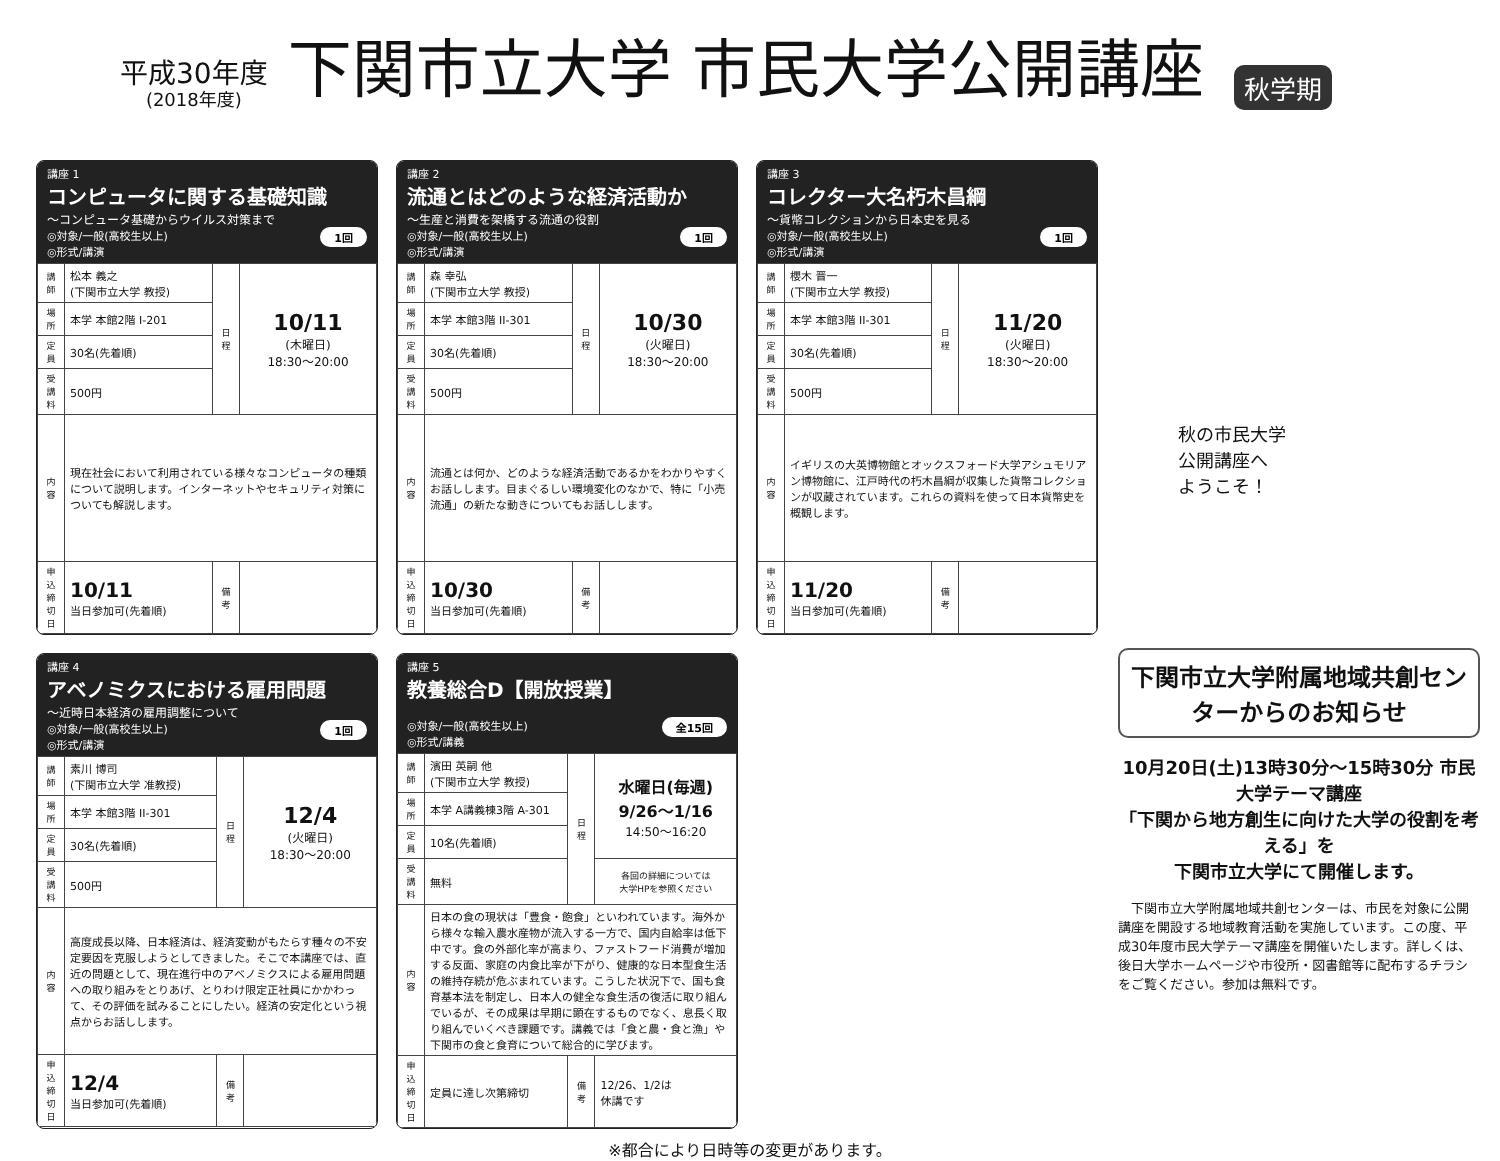平成30年度
(2018年度)
下関市立大学 市民大学公開講座
秋学期
講座 1
コンピュータに関する基礎知識
～コンピュータ基礎からウイルス対策まで
1回 ◎対象/一般(高校生以上)
◎形式/講演
| 講師 | 松本 義之 (下関市立大学 教授) | 日程 | 10/11 (木曜日) 18:30～20:00 |
| 場所 | 本学 本館2階 I-201 | | |
| 定員 | 30名(先着順) | | |
| 受講料 | 500円 | | |
| 内容 | 現在社会において利用されている様々なコンピュータの種類について説明します。インターネットやセキュリティ対策についても解説します。 | | |
| 申込締切日 | 10/11 当日参加可(先着順) | 備考 | |
講座 2
流通とはどのような経済活動か
～生産と消費を架橋する流通の役割
1回 ◎対象/一般(高校生以上)
◎形式/講演
| 講師 | 森 幸弘 (下関市立大学 教授) | 日程 | 10/30 (火曜日) 18:30～20:00 |
| 場所 | 本学 本館3階 II-301 | | |
| 定員 | 30名(先着順) | | |
| 受講料 | 500円 | | |
| 内容 | 流通とは何か、どのような経済活動であるかをわかりやすくお話しします。目まぐるしい環境変化のなかで、特に「小売流通」の新たな動きについてもお話しします。 | | |
| 申込締切日 | 10/30 当日参加可(先着順) | 備考 | |
講座 3
コレクター大名朽木昌綱
～貨幣コレクションから日本史を見る
1回 ◎対象/一般(高校生以上)
◎形式/講演
| 講師 | 櫻木 晋一 (下関市立大学 教授) | 日程 | 11/20 (火曜日) 18:30～20:00 |
| 場所 | 本学 本館3階 II-301 | | |
| 定員 | 30名(先着順) | | |
| 受講料 | 500円 | | |
| 内容 | イギリスの大英博物館とオックスフォード大学アシュモリアン博物館に、江戸時代の朽木昌綱が収集した貨幣コレクションが収蔵されています。これらの資料を使って日本貨幣史を概観します。 | | |
| 申込締切日 | 11/20 当日参加可(先着順) | 備考 | |
講座 4
アベノミクスにおける雇用問題
～近時日本経済の雇用調整について
1回 ◎対象/一般(高校生以上)
◎形式/講演
| 講師 | 素川 博司 (下関市立大学 准教授) | 日程 | 12/4 (火曜日) 18:30～20:00 |
| 場所 | 本学 本館3階 II-301 | | |
| 定員 | 30名(先着順) | | |
| 受講料 | 500円 | | |
| 内容 | 高度成長以降、日本経済は、経済変動がもたらす種々の不安定要因を克服しようとしてきました。そこで本講座では、直近の問題として、現在進行中のアベノミクスによる雇用問題への取り組みをとりあげ、とりわけ限定正社員にかかわって、その評価を試みることにしたい。経済の安定化という視点からお話しします。 | | |
| 申込締切日 | 12/4 当日参加可(先着順) | 備考 | |
講座 5
教養総合D【開放授業】
全15回 ◎対象/一般(高校生以上)
◎形式/講義
| 講師 | 濱田 英嗣 他 (下関市立大学 教授) | 日程 | 水曜日(毎週) 9/26～1/16 14:50～16:20 |
| 場所 | 本学 A講義棟3階 A-301 | | |
| 定員 | 10名(先着順) | | |
| 受講料 | 無料 | | 各回の詳細については 大学HPを参照ください |
| 内容 | 日本の食の現状は「豊食・飽食」といわれています。海外から様々な輸入農水産物が流入する一方で、国内自給率は低下中です。食の外部化率が高まり、ファストフード消費が増加する反面、家庭の内食比率が下がり、健康的な日本型食生活の維持存続が危ぶまれています。こうした状況下で、国も食育基本法を制定し、日本人の健全な食生活の復活に取り組んでいるが、その成果は早期に顕在するものでなく、息長く取り組んでいくべき課題です。講義では「食と農・食と漁」や下関市の食と食育について総合的に学びます。 | | |
| 申込締切日 | 定員に達し次第締切 | 備考 | 12/26、1/2は 休講です |
秋の市民大学
公開講座へ
ようこそ！
下関市立大学附属地域共創センターからのお知らせ
10月20日(土)13時30分～15時30分 市民大学テーマ講座
「下関から地方創生に向けた大学の役割を考える」を
下関市立大学にて開催します。
　下関市立大学附属地域共創センターは、市民を対象に公開講座を開設する地域教育活動を実施しています。この度、平成30年度市民大学テーマ講座を開催いたします。詳しくは、後日大学ホームページや市役所・図書館等に配布するチラシをご覧ください。参加は無料です。
※都合により日時等の変更があります。